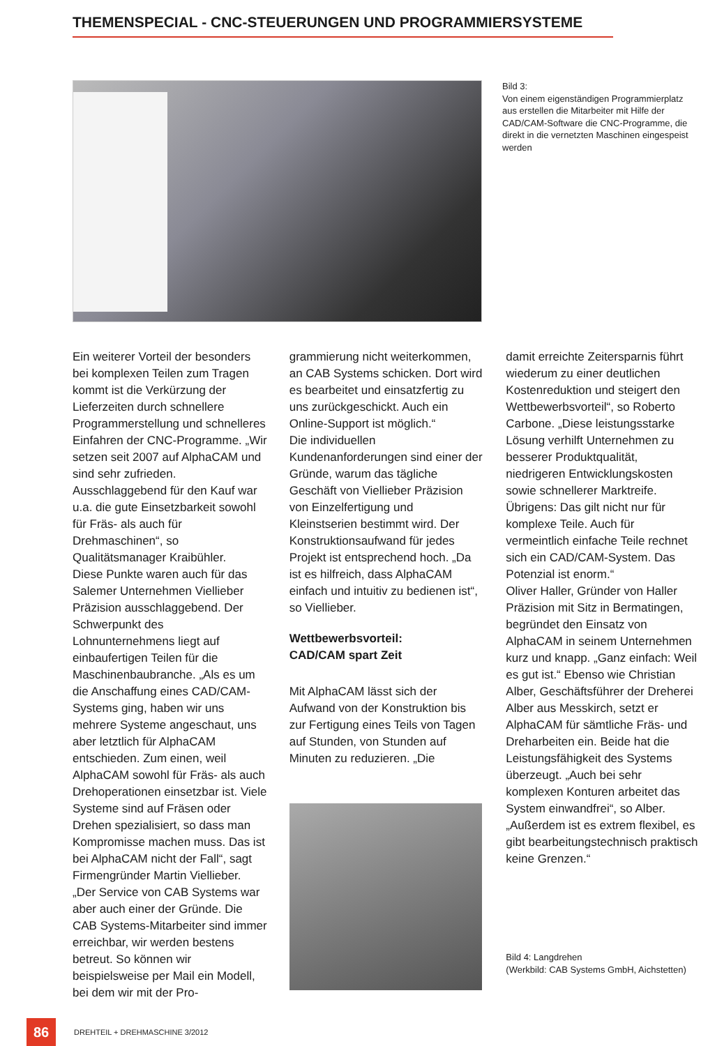THEMENSPECIAL - CNC-STEUERUNGEN UND PROGRAMMIERSYSTEME
Bild 3:
Von einem eigenständigen Programmierplatz aus erstellen die Mitarbeiter mit Hilfe der CAD/CAM-Software die CNC-Programme, die direkt in die vernetzten Maschinen eingespeist werden
Ein weiterer Vorteil der besonders bei komplexen Teilen zum Tragen kommt ist die Verkürzung der Lieferzeiten durch schnellere Programmerstellung und schnelleres Einfahren der CNC-Programme. „Wir setzen seit 2007 auf AlphaCAM und sind sehr zufrieden. Ausschlaggebend für den Kauf war u.a. die gute Einsetzbarkeit sowohl für Fräs- als auch für Drehmaschinen“, so Qualitätsmanager Kraibühler.
Diese Punkte waren auch für das Salemer Unternehmen Viellieber Präzision ausschlaggebend. Der Schwerpunkt des Lohnunternehmens liegt auf einbaufertigen Teilen für die Maschinenbaubranche. „Als es um die Anschaffung eines CAD/CAM-Systems ging, haben wir uns mehrere Systeme angeschaut, uns aber letztlich für AlphaCAM entschieden. Zum einen, weil AlphaCAM sowohl für Fräs- als auch Drehoperationen einsetzbar ist. Viele Systeme sind auf Fräsen oder Drehen spezialisiert, so dass man Kompromisse machen muss. Das ist bei AlphaCAM nicht der Fall“, sagt Firmengründer Martin Viellieber.
„Der Service von CAB Systems war aber auch einer der Gründe. Die CAB Systems-Mitarbeiter sind immer erreichbar, wir werden bestens betreut. So können wir beispielsweise per Mail ein Modell, bei dem wir mit der Pro-
grammierung nicht weiterkommen, an CAB Systems schicken. Dort wird es bearbeitet und einsatzfertig zu uns zurückgeschickt. Auch ein Online-Support ist möglich.“
Die individuellen Kundenanforderungen sind einer der Gründe, warum das tägliche Geschäft von Viellieber Präzision von Einzelfertigung und Kleinstserien bestimmt wird. Der Konstruktionsaufwand für jedes Projekt ist entsprechend hoch. „Da ist es hilfreich, dass AlphaCAM einfach und intuitiv zu bedienen ist“, so Viellieber.
Wettbewerbsvorteil:
CAD/CAM spart Zeit
Mit AlphaCAM lässt sich der Aufwand von der Konstruktion bis zur Fertigung eines Teils von Tagen auf Stunden, von Stunden auf Minuten zu reduzieren. „Die
damit erreichte Zeitersparnis führt wiederum zu einer deutlichen Kostenreduktion und steigert den Wettbewerbsvorteil“, so Roberto Carbone. „Diese leistungsstarke Lösung verhilft Unternehmen zu besserer Produktqualität, niedrigeren Entwicklungskosten sowie schnellerer Marktreife. Übrigens: Das gilt nicht nur für komplexe Teile. Auch für vermeintlich einfache Teile rechnet sich ein CAD/CAM-System. Das Potenzial ist enorm.“
Oliver Haller, Gründer von Haller Präzision mit Sitz in Bermatingen, begründet den Einsatz von AlphaCAM in seinem Unternehmen kurz und knapp. „Ganz einfach: Weil es gut ist.“ Ebenso wie Christian Alber, Geschäftsführer der Dreherei Alber aus Messkirch, setzt er AlphaCAM für sämtliche Fräs- und Dreharbeiten ein. Beide hat die Leistungsfähigkeit des Systems überzeugt. „Auch bei sehr komplexen Konturen arbeitet das System einwandfrei“, so Alber. „Außerdem ist es extrem flexibel, es gibt bearbeitungstechnisch praktisch keine Grenzen.“
Bild 4: Langdrehen
(Werkbild: CAB Systems GmbH, Aichstetten)
86
DREHTEIL + DREHMASCHINE 3/2012